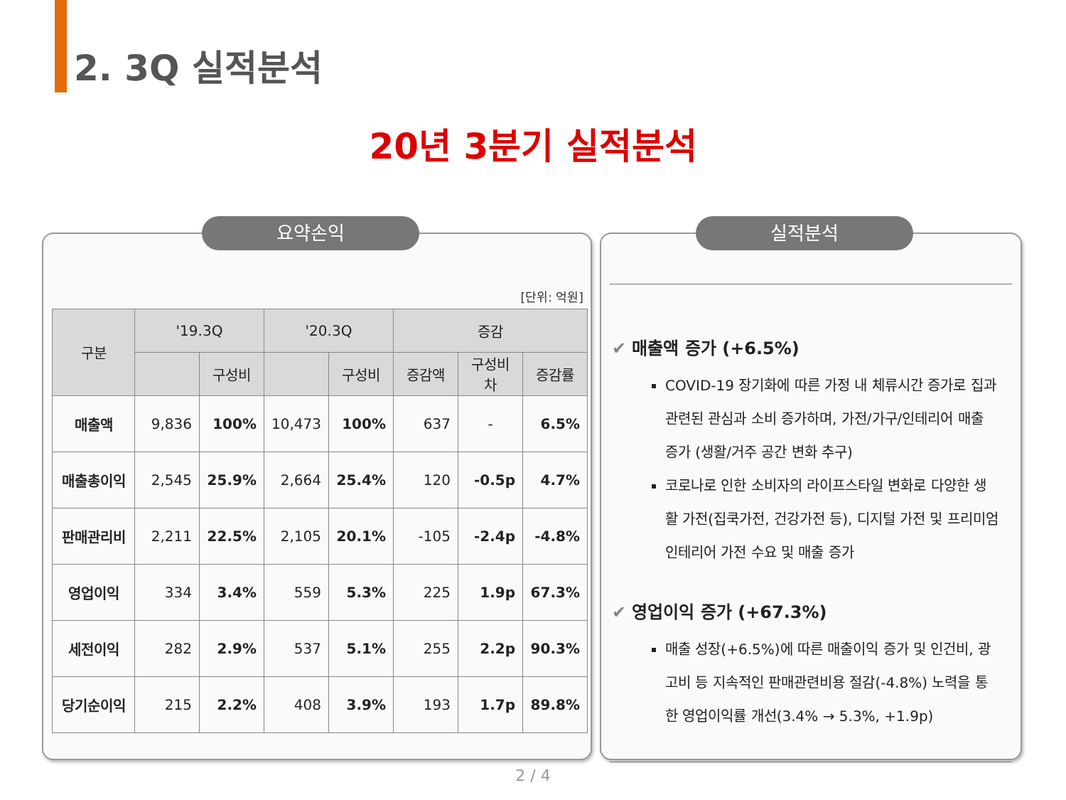2. 3Q 실적분석
20년 3분기 실적분석
요약손익
[단위: 억원]
| 구분 | '19.3Q | | '20.3Q | | 증감 | | |
| --- | --- | --- | --- | --- | --- | --- | --- |
| | | 구성비 | | 구성비 | 증감액 | 구성비차 | 증감률 |
| 매출액 | 9,836 | 100% | 10,473 | 100% | 637 | - | 6.5% |
| 매출총이익 | 2,545 | 25.9% | 2,664 | 25.4% | 120 | -0.5p | 4.7% |
| 판매관리비 | 2,211 | 22.5% | 2,105 | 20.1% | -105 | -2.4p | -4.8% |
| 영업이익 | 334 | 3.4% | 559 | 5.3% | 225 | 1.9p | 67.3% |
| 세전이익 | 282 | 2.9% | 537 | 5.1% | 255 | 2.2p | 90.3% |
| 당기순이익 | 215 | 2.2% | 408 | 3.9% | 193 | 1.7p | 89.8% |
실적분석
✔ 매출액 증가 (+6.5%)
COVID-19 장기화에 따른 가정 내 체류시간 증가로 집과 관련된 관심과 소비 증가하며, 가전/가구/인테리어 매출 증가 (생활/거주 공간 변화 추구)
코로나로 인한 소비자의 라이프스타일 변화로 다양한 생활 가전(집쿡가전, 건강가전 등), 디지털 가전 및 프리미엄 인테리어 가전 수요 및 매출 증가
✔ 영업이익 증가 (+67.3%)
매출 성장(+6.5%)에 따른 매출이익 증가 및 인건비, 광고비 등 지속적인 판매관련비용 절감(-4.8%) 노력을 통한 영업이익률 개선(3.4% → 5.3%, +1.9p)
2 / 4